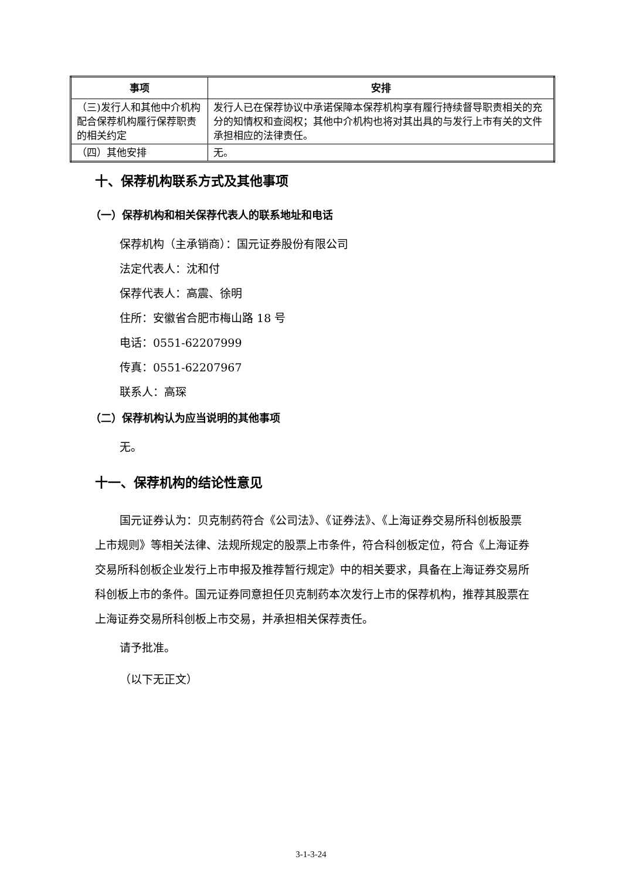| 事项 | 安排 |
| --- | --- |
| （三)发行人和其他中介机构配合保荐机构履行保荐职责的相关约定 | 发行人已在保荐协议中承诺保障本保荐机构享有履行持续督导职责相关的充分的知情权和查阅权；其他中介机构也将对其出具的与发行上市有关的文件承担相应的法律责任。 |
| （四）其他安排 | 无。 |
十、保荐机构联系方式及其他事项
（一）保荐机构和相关保荐代表人的联系地址和电话
保荐机构（主承销商）：国元证券股份有限公司
法定代表人：沈和付
保荐代表人：高震、徐明
住所：安徽省合肥市梅山路 18 号
电话：0551-62207999
传真：0551-62207967
联系人：高琛
（二）保荐机构认为应当说明的其他事项
无。
十一、保荐机构的结论性意见
国元证券认为：贝克制药符合《公司法》、《证券法》、《上海证券交易所科创板股票上市规则》等相关法律、法规所规定的股票上市条件，符合科创板定位，符合《上海证券交易所科创板企业发行上市申报及推荐暂行规定》中的相关要求，具备在上海证券交易所科创板上市的条件。国元证券同意担任贝克制药本次发行上市的保荐机构，推荐其股票在上海证券交易所科创板上市交易，并承担相关保荐责任。
请予批准。
（以下无正文）
3-1-3-24